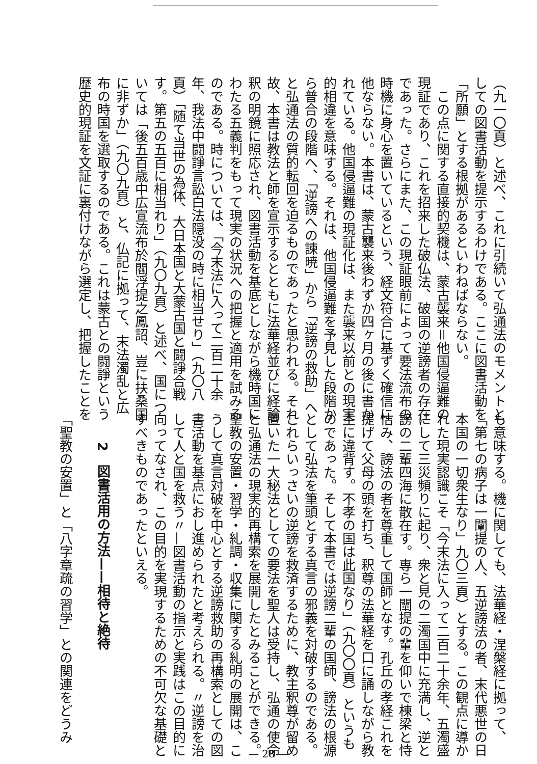（九一〇頁）と述べ、これに引続いて弘通法のモメントと
しての図書活動を提示するわけである。ここに図書活動を
「所願」とする根拠があるといわねばならない。
　この点に関する直接的契機は、蒙古襲来＝他国侵逼難の
現証であり、これを招来した破仏法、破国の逆謗者の存在
であった。さらにまた、この現証眼前によって要法流布の
時機に身心を置いているという、経文符合に基ずく確信に
他ならない。本書は、蒙古襲来後わずか四ヶ月の後に書か
れている。他国侵逼難の現証化は、また襲来以前との現実
的相違を意味する。それは、他国侵逼難を予見した段階か
ら普合の段階へ、「逆謗への諫暁」から「逆謗の救助」へ
と弘通法の質的転回を迫るものであったと思われる。それ
故、本書は教法と師を宣示するとともに法華経並びに経論
釈の明鏡に照応され、図書活動を基底としながら機時国に
わたる五義判をもって現実の状況への把握と適用を試みる
のである。時については、「今末法に入って二百二十余
年、我法中闘諍言訟白法隠没の時に相当せり」（九〇八
頁）「随て当世の為体、大日本国と大蒙古国と闘諍合戦
す。第五の五百に相当れり」（九〇九頁）と述べ、国につ
いては「後五百歳中広宣流布於閻浮提之鳳詔、豈に扶桑国
に非ずか」（九〇九頁）と、仏記に拠って、末法濁乱と広
布の時国を選取するのである。これは蒙古との闘諍という
歴史的現証を文証に裏付けながら選定し、把握したことを
も意味する。機に関しても、法華経・涅槃経に拠って、
「第七の病子は一闡提の人、五逆謗法の者、末代悪世の日
本国の一切衆生なり」九〇三頁）とする。この観点に導か
れた現実認識こそ「今末法に入って二百二十余年、五濁盛
にして三災頻りに起り、衆と見の二濁国中に充満し、逆と
謗の二輩四海に散在す。専ら一闡提の輩を仰いで棟梁と恃
怙み、謗法の者を尊重して国師となす。孔丘の孝経これを
提げて父母の頭を打ち、釈尊の法華経を口に誦しながら教
主に違背す。不孝の国は此国なり」（九〇〇頁）というも
のであった。そして本書では逆謗二輩の国師、謗法の根源
として弘法を筆頭とする真言の邪義を対破するのである。
これらいっさいの逆謗を救済するために、教主釈尊が留め
置いた一大秘法としての要法を聖人は受持し、弘通の使命
と弘通法の現実的再構索を展開したとみることができる。
聖教の安置・習学・糺調・収集に関する糺明の展開は、こ
うして真言対破を中心とする逆謗救助の再構索としての図
書活動を基点におし進められたと考えられる。〃逆謗を治
して人と国を救う〃—図書活動の指示と実践はこの目的に
向ってなされ、この目的を実現するための不可欠な基礎と
すべきものであったといえる。
2　図書活用の方法——相待と絶待
「聖教の安置」と「八字章疏の習学」との関連をどうみ
— 28 —